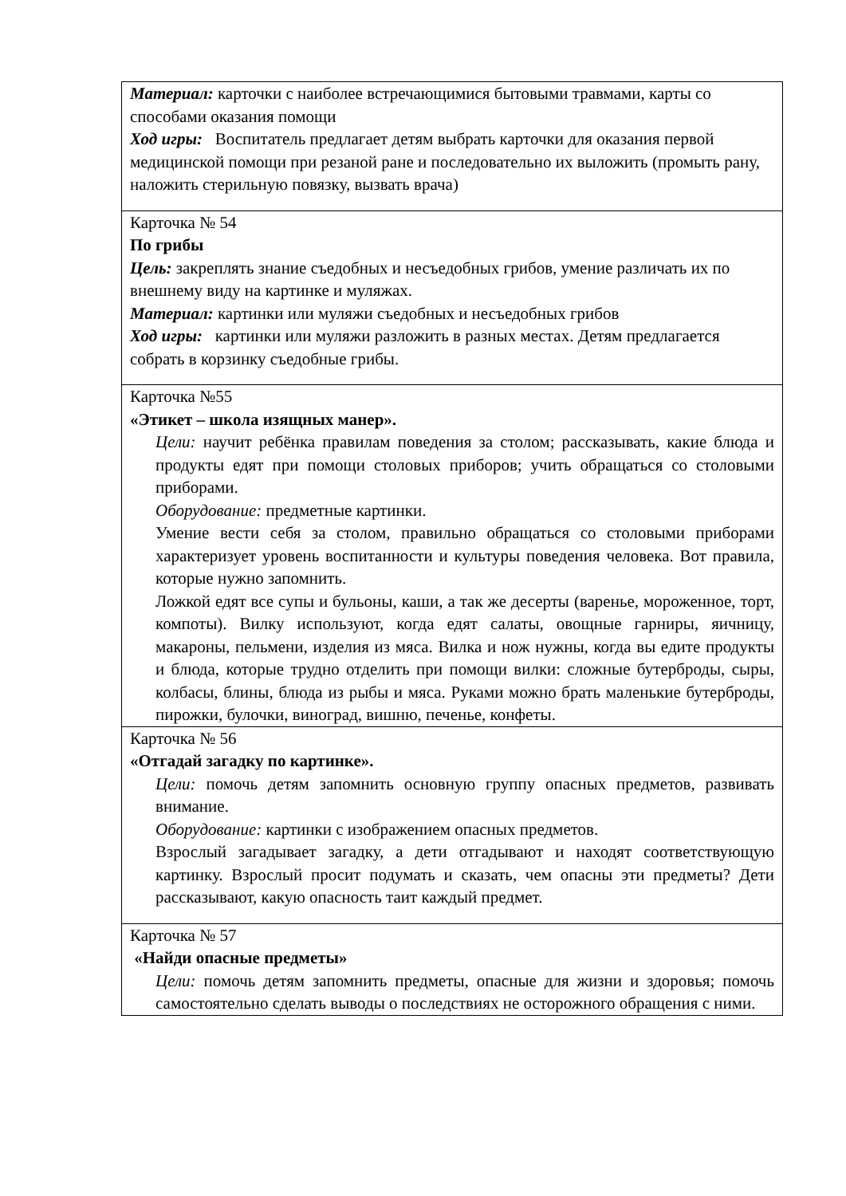| Материал: карточки с наиболее встречающимися бытовыми травмами, карты со способами оказания помощи Ход игры: Воспитатель предлагает детям выбрать карточки для оказания первой медицинской помощи при резаной ране и последовательно их выложить (промыть рану, наложить стерильную повязку, вызвать врача) |
| Карточка № 54 По грибы Цель: закреплять знание съедобных и несъедобных грибов, умение различать их по внешнему виду на картинке и муляжах. Материал: картинки или муляжи съедобных и несъедобных грибов Ход игры: картинки или муляжи разложить в разных местах. Детям предлагается собрать в корзинку съедобные грибы. |
| Карточка №55 «Этикет – школа изящных манер». Цели: научит ребёнка правилам поведения за столом; рассказывать, какие блюда и продукты едят при помощи столовых приборов; учить обращаться со столовыми приборами. Оборудование: предметные картинки. Умение вести себя за столом, правильно обращаться со столовыми приборами характеризует уровень воспитанности и культуры поведения человека. Вот правила, которые нужно запомнить. Ложкой едят все супы и бульоны, каши, а так же десерты (варенье, мороженное, торт, компоты). Вилку используют, когда едят салаты, овощные гарниры, яичницу, макароны, пельмени, изделия из мяса. Вилка и нож нужны, когда вы едите продукты и блюда, которые трудно отделить при помощи вилки: сложные бутерброды, сыры, колбасы, блины, блюда из рыбы и мяса. Руками можно брать маленькие бутерброды, пирожки, булочки, виноград, вишню, печенье, конфеты. |
| Карточка № 56 «Отгадай загадку по картинке». Цели: помочь детям запомнить основную группу опасных предметов, развивать внимание. Оборудование: картинки с изображением опасных предметов. Взрослый загадывает загадку, а дети отгадывают и находят соответствующую картинку. Взрослый просит подумать и сказать, чем опасны эти предметы? Дети рассказывают, какую опасность таит каждый предмет. |
| Карточка № 57 «Найди опасные предметы» Цели: помочь детям запомнить предметы, опасные для жизни и здоровья; помочь самостоятельно сделать выводы о последствиях не осторожного обращения с ними. |